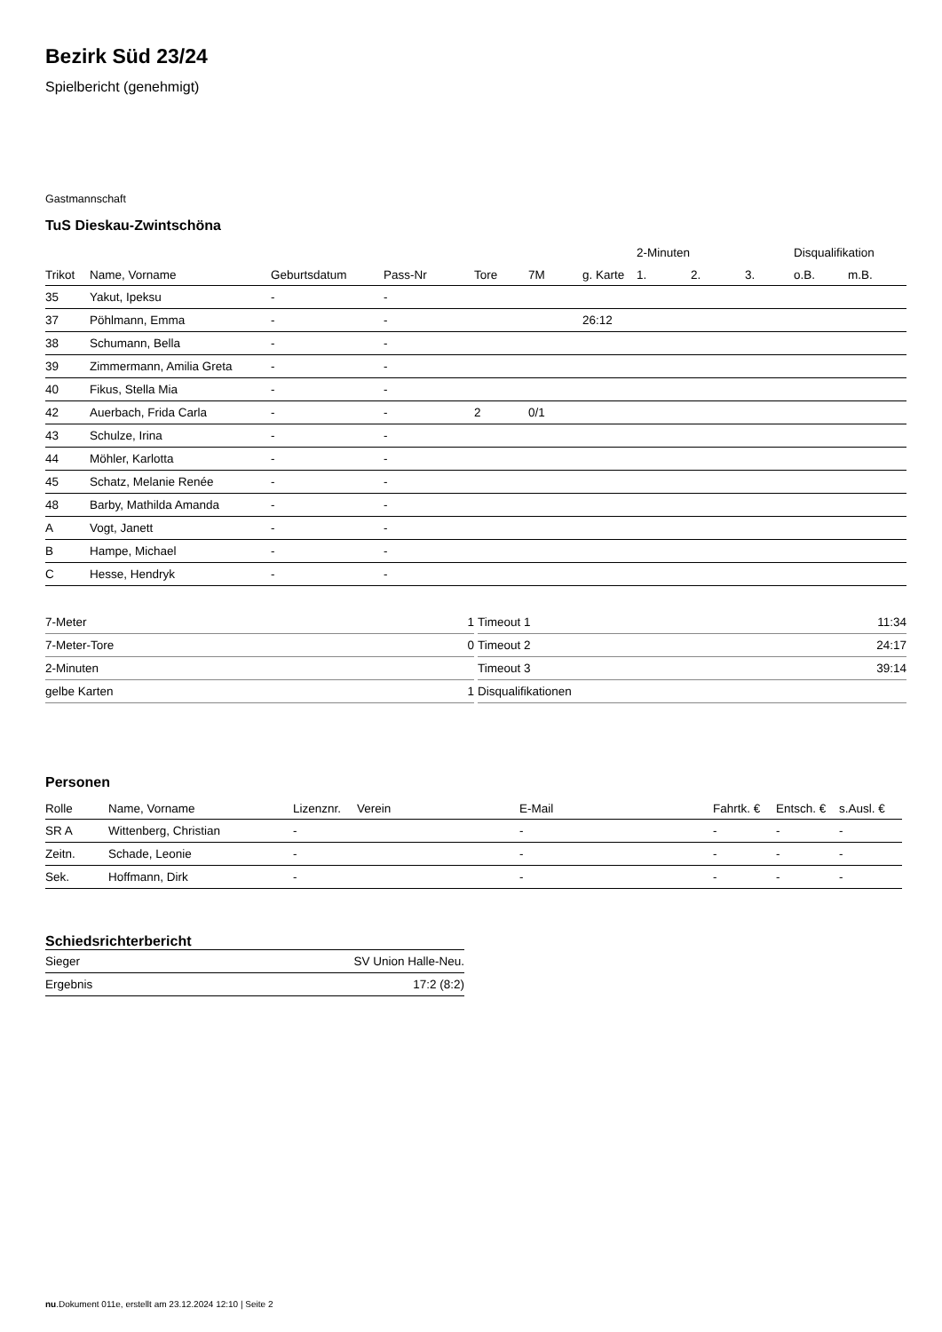Bezirk Süd 23/24
Spielbericht (genehmigt)
Gastmannschaft
TuS Dieskau-Zwintschöna
| | | | | | | | 2-Minuten | | | Disqualifikation | |
| Trikot | Name, Vorname | Geburtsdatum | Pass-Nr | Tore | 7M | g. Karte | 1. | 2. | 3. | o.B. | m.B. |
| 35 | Yakut, Ipeksu | - | - | | | | | | | | |
| 37 | Pöhlmann, Emma | - | - | | | 26:12 | | | | | |
| 38 | Schumann, Bella | - | - | | | | | | | | |
| 39 | Zimmermann, Amilia Greta | - | - | | | | | | | | |
| 40 | Fikus, Stella Mia | - | - | | | | | | | | |
| 42 | Auerbach, Frida Carla | - | - | 2 | 0/1 | | | | | | |
| 43 | Schulze, Irina | - | - | | | | | | | | |
| 44 | Möhler, Karlotta | - | - | | | | | | | | |
| 45 | Schatz, Melanie Renée | - | - | | | | | | | | |
| 48 | Barby, Mathilda Amanda | - | - | | | | | | | | |
| A | Vogt, Janett | - | - | | | | | | | | |
| B | Hampe, Michael | - | - | | | | | | | | |
| C | Hesse, Hendryk | - | - | | | | | | | | |
| 7-Meter | 1 |
| 7-Meter-Tore | 0 |
| 2-Minuten | |
| gelbe Karten | 1 |
| Timeout 1 | 11:34 |
| Timeout 2 | 24:17 |
| Timeout 3 | 39:14 |
| Disqualifikationen | |
Personen
| Rolle | Name, Vorname | Lizenznr. | Verein | E-Mail | Fahrtk. € | Entsch. € | s.Ausl. € |
| --- | --- | --- | --- | --- | --- | --- | --- |
| SR A | Wittenberg, Christian | - | | - | - | - | - |
| Zeitn. | Schade, Leonie | - | | - | - | - | - |
| Sek. | Hoffmann, Dirk | - | | - | - | - | - |
Schiedsrichterbericht
| Sieger | SV Union Halle-Neu. |
| Ergebnis | 17:2 (8:2) |
nu.Dokument 011e, erstellt am 23.12.2024 12:10 | Seite 2